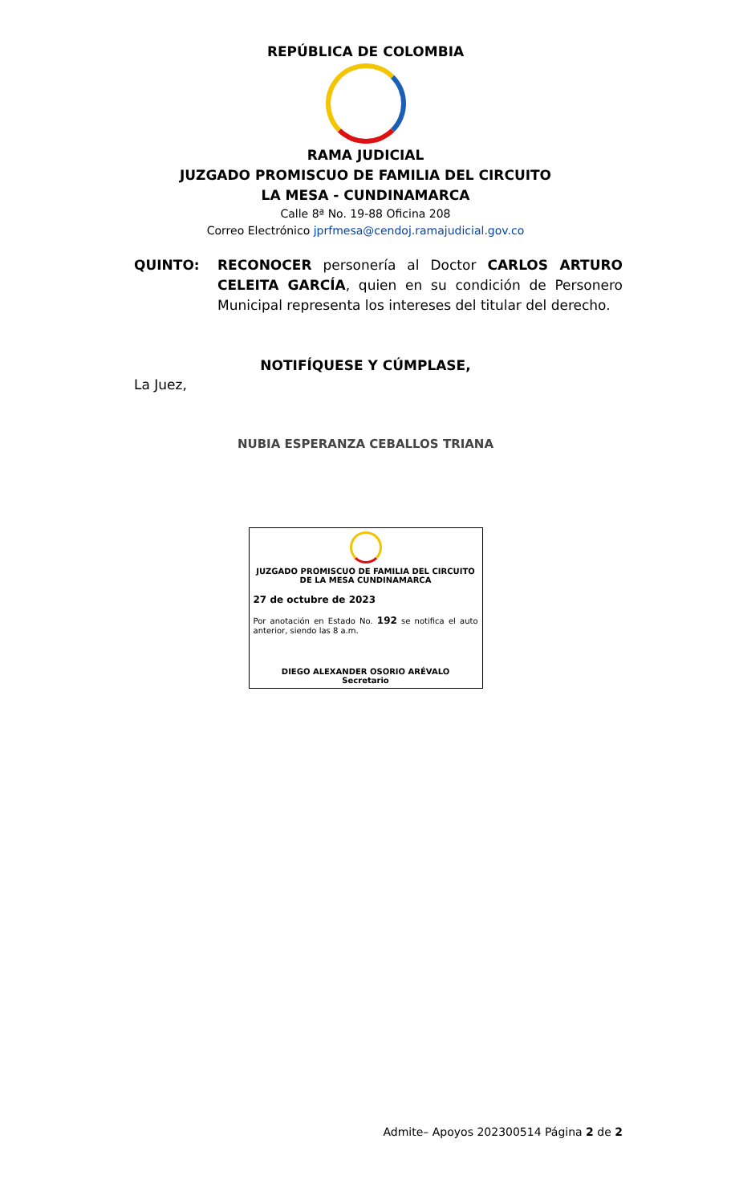REPÚBLICA DE COLOMBIA
RAMA JUDICIAL
JUZGADO PROMISCUO DE FAMILIA DEL CIRCUITO
LA MESA - CUNDINAMARCA
Calle 8ª No. 19-88 Oficina 208
Correo Electrónico jprfmesa@cendoj.ramajudicial.gov.co
QUINTO: RECONOCER personería al Doctor CARLOS ARTURO CELEITA GARCÍA, quien en su condición de Personero Municipal representa los intereses del titular del derecho.
NOTIFÍQUESE Y CÚMPLASE,
La Juez,
NUBIA ESPERANZA CEBALLOS TRIANA
JUZGADO PROMISCUO DE FAMILIA DEL CIRCUITO
DE LA MESA CUNDINAMARCA
27 de octubre de 2023
Por anotación en Estado No. 192 se notifica el auto anterior, siendo las 8 a.m.
DIEGO ALEXANDER OSORIO ARÉVALO
Secretario
Admite– Apoyos 202300514 Página 2 de 2